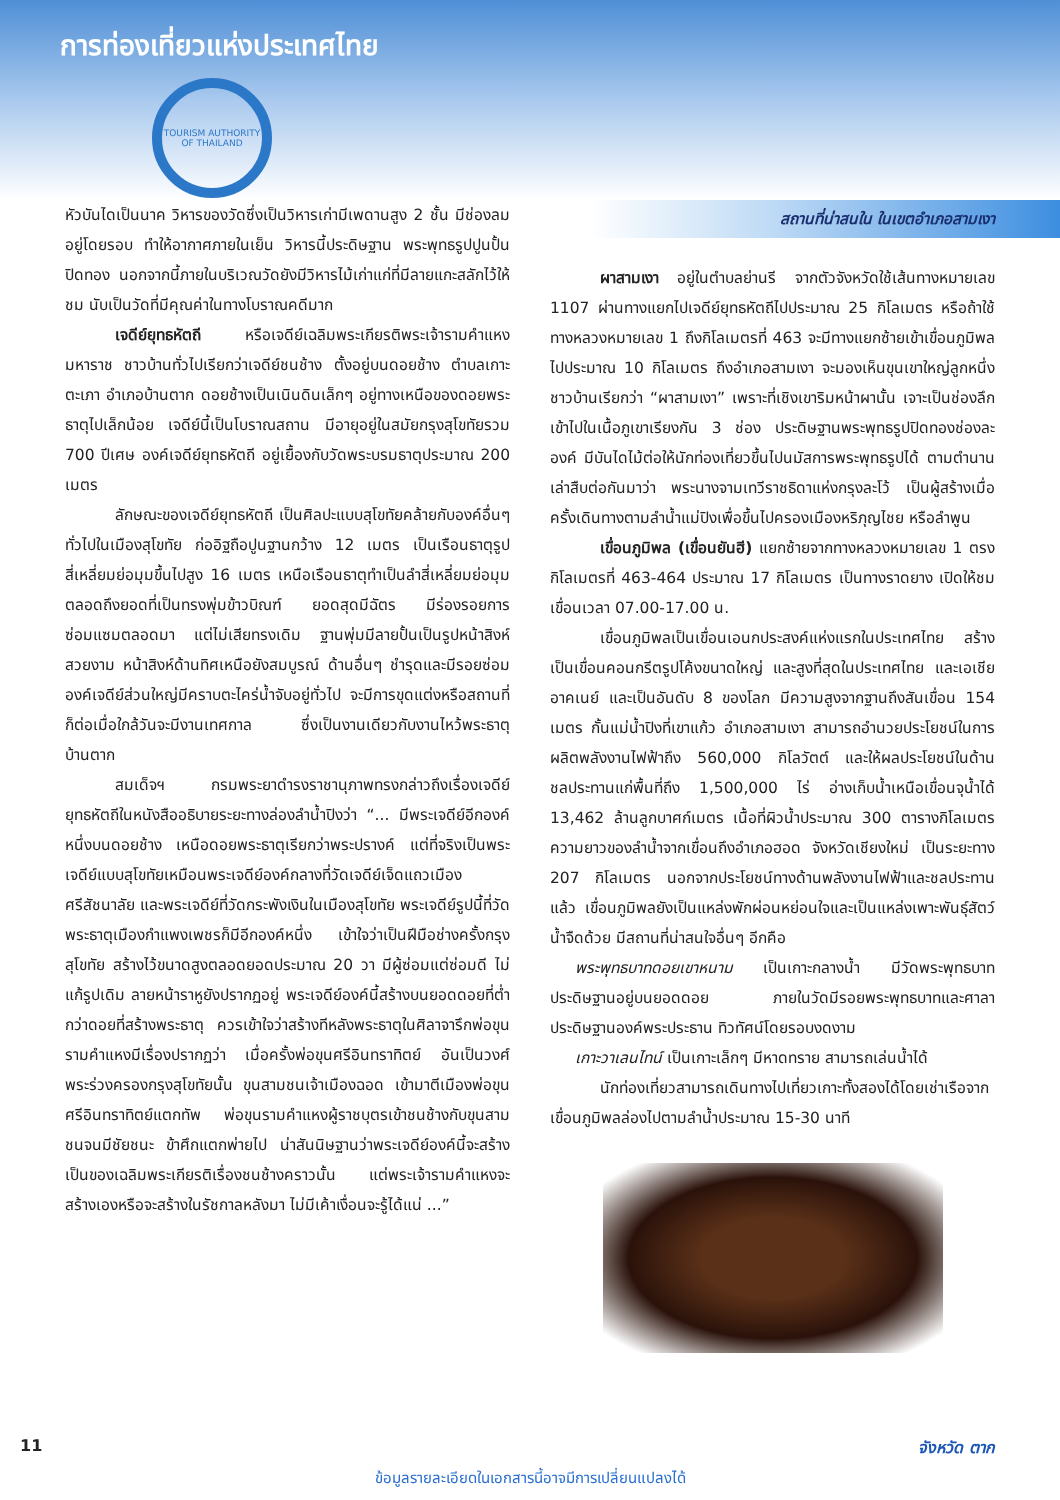การท่องเที่ยวแห่งประเทศไทย
TOURISM AUTHORITY OF THAILAND
หัวบันไดเป็นนาค วิหารของวัดซึ่งเป็นวิหารเก่ามีเพดานสูง 2 ชั้น มีช่องลมอยู่โดยรอบ ทำให้อากาศภายในเย็น วิหารนี้ประดิษฐาน พระพุทธรูปปูนปั้นปิดทอง นอกจากนี้ภายในบริเวณวัดยังมีวิหารไม้เก่าแก่ที่มีลายแกะสลักไว้ให้ชม นับเป็นวัดที่มีคุณค่าในทางโบราณคดีมาก
เจดีย์ยุทธหัตถี หรือเจดีย์เฉลิมพระเกียรติพระเจ้ารามคำแหงมหาราช ชาวบ้านทั่วไปเรียกว่าเจดีย์ชนช้าง ตั้งอยู่บนดอยช้าง ตำบลเกาะตะเภา อำเภอบ้านตาก ดอยช้างเป็นเนินดินเล็กๆ อยู่ทางเหนือของดอยพระธาตุไปเล็กน้อย เจดีย์นี้เป็นโบราณสถาน มีอายุอยู่ในสมัยกรุงสุโขทัยรวม 700 ปีเศษ องค์เจดีย์ยุทธหัตถี อยู่เยื้องกับวัดพระบรมธาตุประมาณ 200 เมตร
ลักษณะของเจดีย์ยุทธหัตถี เป็นศิลปะแบบสุโขทัยคล้ายกับองค์อื่นๆทั่วไปในเมืองสุโขทัย ก่ออิฐถือปูนฐานกว้าง 12 เมตร เป็นเรือนธาตุรูปสี่เหลี่ยมย่อมุมขึ้นไปสูง 16 เมตร เหนือเรือนธาตุทำเป็นลำสี่เหลี่ยมย่อมุมตลอดถึงยอดที่เป็นทรงพุ่มข้าวบิณฑ์ ยอดสุดมีฉัตร มีร่องรอยการซ่อมแซมตลอดมา แต่ไม่เสียทรงเดิม ฐานพุ่มมีลายปั้นเป็นรูปหน้าสิงห์สวยงาม หน้าสิงห์ด้านทิศเหนือยังสมบูรณ์ ด้านอื่นๆ ชำรุดและมีรอยซ่อม องค์เจดีย์ส่วนใหญ่มีคราบตะไคร่น้ำจับอยู่ทั่วไป จะมีการขุดแต่งหรือสถานที่ก็ต่อเมื่อใกล้วันจะมีงานเทศกาล ซึ่งเป็นงานเดียวกับงานไหว้พระธาตุบ้านตาก
สมเด็จฯ กรมพระยาดำรงราชานุภาพทรงกล่าวถึงเรื่องเจดีย์ยุทธหัตถีในหนังสืออธิบายระยะทางล่องลำน้ำปิงว่า “... มีพระเจดีย์อีกองค์หนึ่งบนดอยช้าง เหนือดอยพระธาตุเรียกว่าพระปรางค์ แต่ที่จริงเป็นพระเจดีย์แบบสุโขทัยเหมือนพระเจดีย์องค์กลางที่วัดเจดีย์เจ็ดแถวเมืองศรีสัชนาลัย และพระเจดีย์ที่วัดกระพังเงินในเมืองสุโขทัย พระเจดีย์รูปนี้ที่วัดพระธาตุเมืองกำแพงเพชรก็มีอีกองค์หนึ่ง เข้าใจว่าเป็นฝีมือช่างครั้งกรุงสุโขทัย สร้างไว้ขนาดสูงตลอดยอดประมาณ 20 วา มีผู้ซ่อมแต่ซ่อมดี ไม่แก้รูปเดิม ลายหน้าราหูยังปรากฏอยู่ พระเจดีย์องค์นี้สร้างบนยอดดอยที่ต่ำกว่าดอยที่สร้างพระธาตุ ควรเข้าใจว่าสร้างทีหลังพระธาตุในศิลาจารึกพ่อขุนรามคำแหงมีเรื่องปรากฏว่า เมื่อครั้งพ่อขุนศรีอินทราทิตย์ อันเป็นวงศ์พระร่วงครองกรุงสุโขทัยนั้น ขุนสามชนเจ้าเมืองฉอด เข้ามาตีเมืองพ่อขุนศรีอินทราทิตย์แตกทัพ พ่อขุนรามคำแหงผู้ราชบุตรเข้าชนช้างกับขุนสามชนจนมีชัยชนะ ข้าศึกแตกพ่ายไป น่าสันนิษฐานว่าพระเจดีย์องค์นี้จะสร้างเป็นของเฉลิมพระเกียรติเรื่องชนช้างคราวนั้น แต่พระเจ้ารามคำแหงจะสร้างเองหรือจะสร้างในรัชกาลหลังมา ไม่มีเค้าเงื่อนจะรู้ได้แน่ ...”
สถานที่น่าสนใน ในเขตอำเภอสามเงา
ผาสามเงา อยู่ในตำบลย่านรี จากตัวจังหวัดใช้เส้นทางหมายเลข 1107 ผ่านทางแยกไปเจดีย์ยุทธหัตถีไปประมาณ 25 กิโลเมตร หรือถ้าใช้ทางหลวงหมายเลข 1 ถึงกิโลเมตรที่ 463 จะมีทางแยกซ้ายเข้าเขื่อนภูมิพลไปประมาณ 10 กิโลเมตร ถึงอำเภอสามเงา จะมองเห็นขุนเขาใหญ่ลูกหนึ่งชาวบ้านเรียกว่า “ผาสามเงา” เพราะที่เชิงเขาริมหน้าผานั้น เจาะเป็นช่องลึกเข้าไปในเนื้อภูเขาเรียงกัน 3 ช่อง ประดิษฐานพระพุทธรูปปิดทองช่องละองค์ มีบันไดไม้ต่อให้นักท่องเที่ยวขึ้นไปนมัสการพระพุทธรูปได้ ตามตำนานเล่าสืบต่อกันมาว่า พระนางจามเทวีราชธิดาแห่งกรุงละโว้ เป็นผู้สร้างเมื่อครั้งเดินทางตามลำน้ำแม่ปิงเพื่อขึ้นไปครองเมืองหริภุญไชย หรือลำพูน
เขื่อนภูมิพล (เขื่อนยันฮี) แยกซ้ายจากทางหลวงหมายเลข 1 ตรงกิโลเมตรที่ 463-464 ประมาณ 17 กิโลเมตร เป็นทางราดยาง เปิดให้ชมเขื่อนเวลา 07.00-17.00 น.
เขื่อนภูมิพลเป็นเขื่อนเอนกประสงค์แห่งแรกในประเทศไทย สร้างเป็นเขื่อนคอนกรีตรูปโค้งขนาดใหญ่ และสูงที่สุดในประเทศไทย และเอเชียอาคเนย์ และเป็นอันดับ 8 ของโลก มีความสูงจากฐานถึงสันเขื่อน 154 เมตร กั้นแม่น้ำปิงที่เขาแก้ว อำเภอสามเงา สามารถอำนวยประโยชน์ในการผลิตพลังงานไฟฟ้าถึง 560,000 กิโลวัตต์ และให้ผลประโยชน์ในด้านชลประทานแก่พื้นที่ถึง 1,500,000 ไร่ อ่างเก็บน้ำเหนือเขื่อนจุน้ำได้ 13,462 ล้านลูกบาศก์เมตร เนื้อที่ผิวน้ำประมาณ 300 ตารางกิโลเมตร ความยาวของลำน้ำจากเขื่อนถึงอำเภอฮอด จังหวัดเชียงใหม่ เป็นระยะทาง 207 กิโลเมตร นอกจากประโยชน์ทางด้านพลังงานไฟฟ้าและชลประทานแล้ว เขื่อนภูมิพลยังเป็นแหล่งพักผ่อนหย่อนใจและเป็นแหล่งเพาะพันธุ์สัตว์น้ำจืดด้วย มีสถานที่น่าสนใจอื่นๆ อีกคือ
พระพุทธบาทดอยเขาหนาม เป็นเกาะกลางน้ำ มีวัดพระพุทธบาทประดิษฐานอยู่บนยอดดอย ภายในวัดมีรอยพระพุทธบาทและศาลาประดิษฐานองค์พระประธาน ทิวทัศน์โดยรอบงดงาม
เกาะวาเลนไทน์ เป็นเกาะเล็กๆ มีหาดทราย สามารถเล่นน้ำได้
นักท่องเที่ยวสามารถเดินทางไปเที่ยวเกาะทั้งสองได้โดยเช่าเรือจากเขื่อนภูมิพลล่องไปตามลำน้ำประมาณ 15-30 นาที
11 จังหวัด ตาก
ข้อมูลรายละเอียดในเอกสารนี้อาจมีการเปลี่ยนแปลงได้